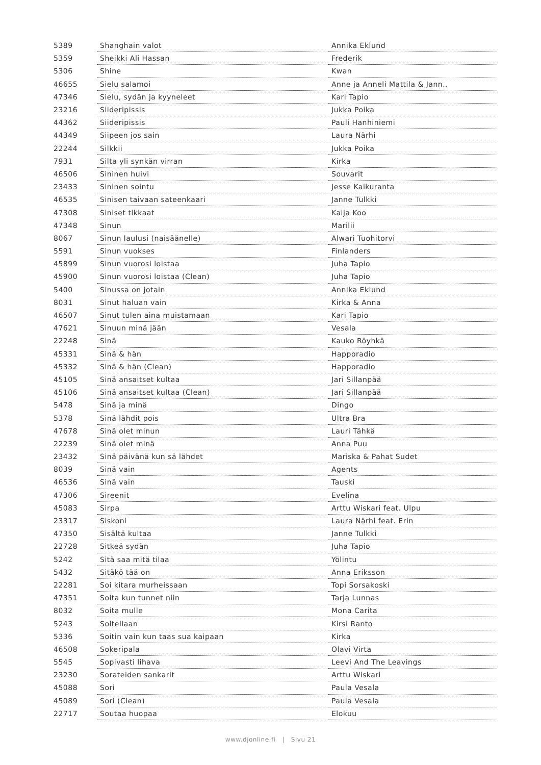| 5389 | Shanghain valot | Annika Eklund |
| 5359 | Sheikki Ali Hassan | Frederik |
| 5306 | Shine | Kwan |
| 46655 | Sielu salamoi | Anne ja Anneli Mattila & Jann.. |
| 47346 | Sielu, sydän ja kyyneleet | Kari Tapio |
| 23216 | Siideripissis | Jukka Poika |
| 44362 | Siideripissis | Pauli Hanhiniemi |
| 44349 | Siipeen jos sain | Laura Närhi |
| 22244 | Silkkii | Jukka Poika |
| 7931 | Silta yli synkän virran | Kirka |
| 46506 | Sininen huivi | Souvarit |
| 23433 | Sininen sointu | Jesse Kaikuranta |
| 46535 | Sinisen taivaan sateenkaari | Janne Tulkki |
| 47308 | Siniset tikkaat | Kaija Koo |
| 47348 | Sinun | Marilii |
| 8067 | Sinun laulusi (naisäänelle) | Alwari Tuohitorvi |
| 5591 | Sinun vuokses | Finlanders |
| 45899 | Sinun vuorosi loistaa | Juha Tapio |
| 45900 | Sinun vuorosi loistaa (Clean) | Juha Tapio |
| 5400 | Sinussa on jotain | Annika Eklund |
| 8031 | Sinut haluan vain | Kirka & Anna |
| 46507 | Sinut tulen aina muistamaan | Kari Tapio |
| 47621 | Sinuun minä jään | Vesala |
| 22248 | Sinä | Kauko Röyhkä |
| 45331 | Sinä & hän | Happoradio |
| 45332 | Sinä & hän (Clean) | Happoradio |
| 45105 | Sinä ansaitset kultaa | Jari Sillanpää |
| 45106 | Sinä ansaitset kultaa (Clean) | Jari Sillanpää |
| 5478 | Sinä ja minä | Dingo |
| 5378 | Sinä lähdit pois | Ultra Bra |
| 47678 | Sinä olet minun | Lauri Tähkä |
| 22239 | Sinä olet minä | Anna Puu |
| 23432 | Sinä päivänä kun sä lähdet | Mariska & Pahat Sudet |
| 8039 | Sinä vain | Agents |
| 46536 | Sinä vain | Tauski |
| 47306 | Sireenit | Evelina |
| 45083 | Sirpa | Arttu Wiskari feat. Ulpu |
| 23317 | Siskoni | Laura Närhi feat. Erin |
| 47350 | Sisältä kultaa | Janne Tulkki |
| 22728 | Sitkeä sydän | Juha Tapio |
| 5242 | Sitä saa mitä tilaa | Yölintu |
| 5432 | Sitäkö tää on | Anna Eriksson |
| 22281 | Soi kitara murheissaan | Topi Sorsakoski |
| 47351 | Soita kun tunnet niin | Tarja Lunnas |
| 8032 | Soita mulle | Mona Carita |
| 5243 | Soitellaan | Kirsi Ranto |
| 5336 | Soitin vain kun taas sua kaipaan | Kirka |
| 46508 | Sokeripala | Olavi Virta |
| 5545 | Sopivasti lihava | Leevi And The Leavings |
| 23230 | Sorateiden sankarit | Arttu Wiskari |
| 45088 | Sori | Paula Vesala |
| 45089 | Sori (Clean) | Paula Vesala |
| 22717 | Soutaa huopaa | Elokuu |
www.djonline.fi | Sivu 21